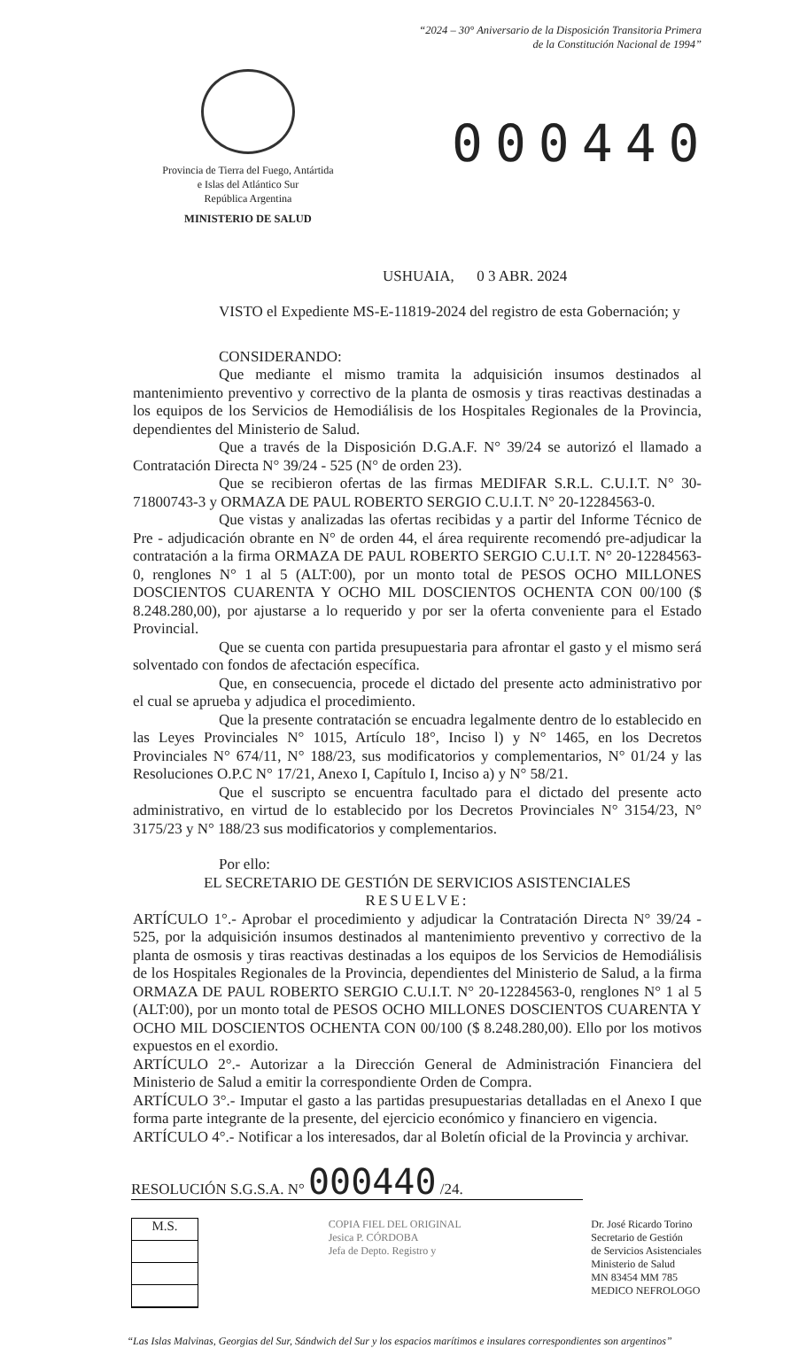“2024 – 30° Aniversario de la Disposición Transitoria Primera
de la Constitución Nacional de 1994”
Provincia de Tierra del Fuego, Antártida
e Islas del Atlántico Sur
República Argentina
MINISTERIO DE SALUD
000440
USHUAIA, 0 3 ABR. 2024
VISTO el Expediente MS-E-11819-2024 del registro de esta Gobernación; y
CONSIDERANDO:
Que mediante el mismo tramita la adquisición insumos destinados al mantenimiento preventivo y correctivo de la planta de osmosis y tiras reactivas destinadas a los equipos de los Servicios de Hemodiálisis de los Hospitales Regionales de la Provincia, dependientes del Ministerio de Salud.
Que a través de la Disposición D.G.A.F. N° 39/24 se autorizó el llamado a Contratación Directa N° 39/24 - 525 (N° de orden 23).
Que se recibieron ofertas de las firmas MEDIFAR S.R.L. C.U.I.T. N° 30-71800743-3 y ORMAZA DE PAUL ROBERTO SERGIO C.U.I.T. N° 20-12284563-0.
Que vistas y analizadas las ofertas recibidas y a partir del Informe Técnico de Pre - adjudicación obrante en N° de orden 44, el área requirente recomendó pre-adjudicar la contratación a la firma ORMAZA DE PAUL ROBERTO SERGIO C.U.I.T. N° 20-12284563-0, renglones N° 1 al 5 (ALT:00), por un monto total de PESOS OCHO MILLONES DOSCIENTOS CUARENTA Y OCHO MIL DOSCIENTOS OCHENTA CON 00/100 ($ 8.248.280,00), por ajustarse a lo requerido y por ser la oferta conveniente para el Estado Provincial.
Que se cuenta con partida presupuestaria para afrontar el gasto y el mismo será solventado con fondos de afectación específica.
Que, en consecuencia, procede el dictado del presente acto administrativo por el cual se aprueba y adjudica el procedimiento.
Que la presente contratación se encuadra legalmente dentro de lo establecido en las Leyes Provinciales N° 1015, Artículo 18°, Inciso l) y N° 1465, en los Decretos Provinciales N° 674/11, N° 188/23, sus modificatorios y complementarios, N° 01/24 y las Resoluciones O.P.C N° 17/21, Anexo I, Capítulo I, Inciso a) y N° 58/21.
Que el suscripto se encuentra facultado para el dictado del presente acto administrativo, en virtud de lo establecido por los Decretos Provinciales N° 3154/23, N° 3175/23 y N° 188/23 sus modificatorios y complementarios.
Por ello:
EL SECRETARIO DE GESTIÓN DE SERVICIOS ASISTENCIALES
RESUELVE:
ARTÍCULO 1°.- Aprobar el procedimiento y adjudicar la Contratación Directa N° 39/24 - 525, por la adquisición insumos destinados al mantenimiento preventivo y correctivo de la planta de osmosis y tiras reactivas destinadas a los equipos de los Servicios de Hemodiálisis de los Hospitales Regionales de la Provincia, dependientes del Ministerio de Salud, a la firma ORMAZA DE PAUL ROBERTO SERGIO C.U.I.T. N° 20-12284563-0, renglones N° 1 al 5 (ALT:00), por un monto total de PESOS OCHO MILLONES DOSCIENTOS CUARENTA Y OCHO MIL DOSCIENTOS OCHENTA CON 00/100 ($ 8.248.280,00). Ello por los motivos expuestos en el exordio.
ARTÍCULO 2°.- Autorizar a la Dirección General de Administración Financiera del Ministerio de Salud a emitir la correspondiente Orden de Compra.
ARTÍCULO 3°.- Imputar el gasto a las partidas presupuestarias detalladas en el Anexo I que forma parte integrante de la presente, del ejercicio económico y financiero en vigencia.
ARTÍCULO 4°.- Notificar a los interesados, dar al Boletín oficial de la Provincia y archivar.
RESOLUCIÓN S.G.S.A. N° 000440 /24.
M.S.
COPIA FIEL DEL ORIGINAL
Jesica P. CÓRDOBA
Jefa de Depto. Registro y
Dr. José Ricardo Torino
Secretario de Gestión
de Servicios Asistenciales
Ministerio de Salud
MN 83454 MM 785
MEDICO NEFROLOGO
“Las Islas Malvinas, Georgias del Sur, Sándwich del Sur y los espacios marítimos e insulares correspondientes son argentinos”